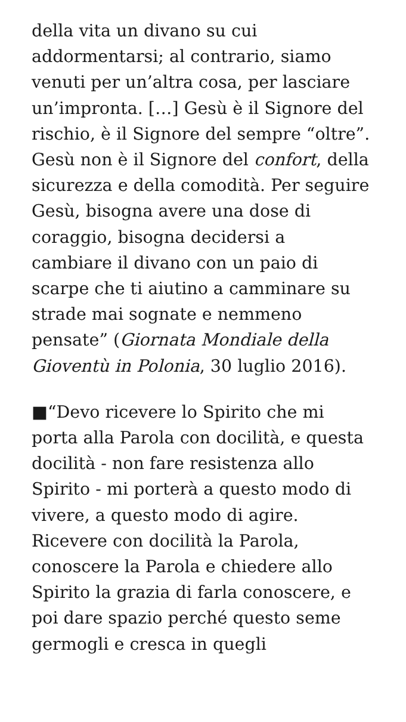della vita un divano su cui addormentarsi; al contrario, siamo venuti per un’altra cosa, per lasciare un’impronta. […] Gesù è il Signore del rischio, è il Signore del sempre “oltre”. Gesù non è il Signore del confort, della sicurezza e della comodità. Per seguire Gesù, bisogna avere una dose di coraggio, bisogna decidersi a cambiare il divano con un paio di scarpe che ti aiutino a camminare su strade mai sognate e nemmeno pensate” (Giornata Mondiale della Gioventù in Polonia, 30 luglio 2016).
■“Devo ricevere lo Spirito che mi porta alla Parola con docilità, e questa docilità - non fare resistenza allo Spirito - mi porterà a questo modo di vivere, a questo modo di agire. Ricevere con docilità la Parola, conoscere la Parola e chiedere allo Spirito la grazia di farla conoscere, e poi dare spazio perché questo seme germogli e cresca in quegli